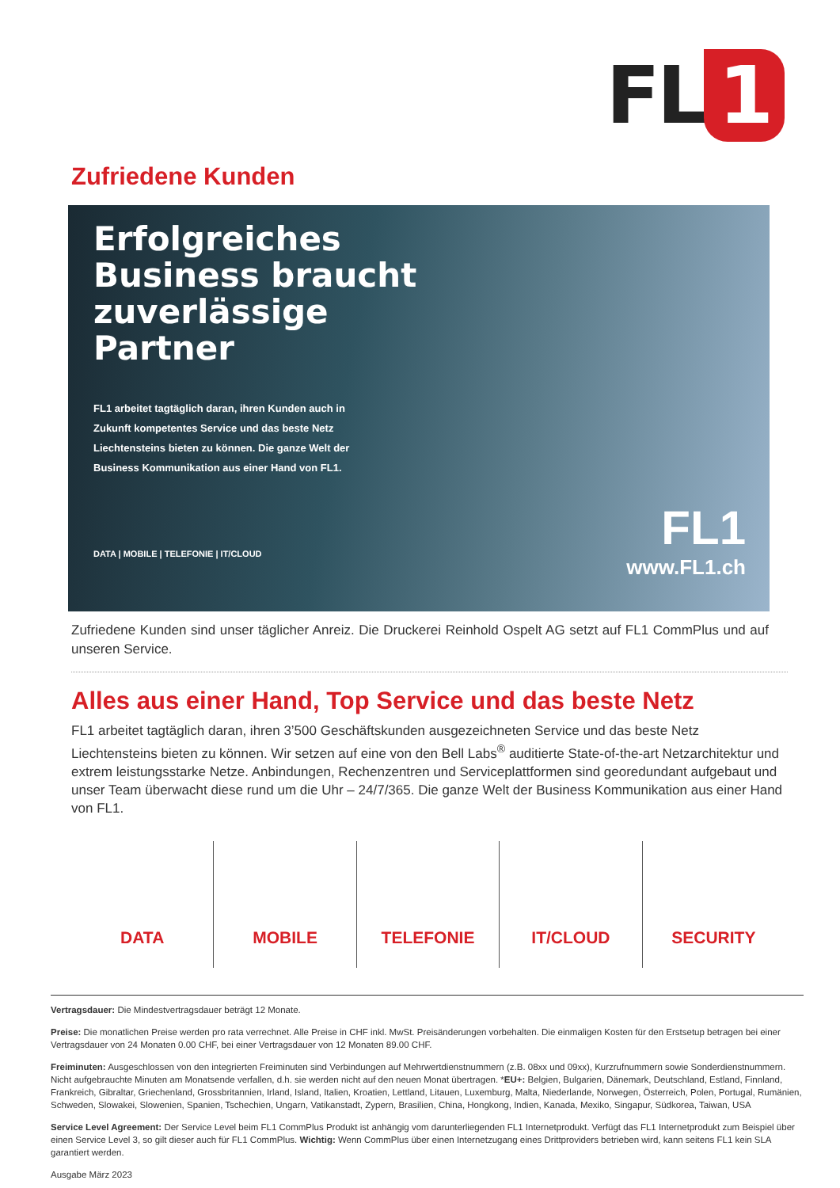FL 1
Zufriedene Kunden
Erfolgreiches
Business braucht
zuverlässige
Partner
FL1 arbeitet tagtäglich daran, ihren Kunden auch in Zukunft kompetentes Service und das beste Netz Liechtensteins bieten zu können. Die ganze Welt der Business Kommunikation aus einer Hand von FL1.
DATA | MOBILE | TELEFONIE | IT/CLOUD
FL1
www.FL1.ch
Zufriedene Kunden sind unser täglicher Anreiz. Die Druckerei Reinhold Ospelt AG setzt auf FL1 CommPlus und auf unseren Service.
Alles aus einer Hand, Top Service und das beste Netz
FL1 arbeitet tagtäglich daran, ihren 3’500 Geschäftskunden ausgezeichneten Service und das beste Netz Liechtensteins bieten zu können. Wir setzen auf eine von den Bell Labs<sup>®</sup> auditierte State-of-the-art Netzarchitektur und extrem leistungsstarke Netze. Anbindungen, Rechenzentren und Serviceplattformen sind georedundant aufgebaut und unser Team überwacht diese rund um die Uhr – 24/7/365. Die ganze Welt der Business Kommunikation aus einer Hand von FL1.
DATA MOBILE TELEFONIE IT/CLOUD SECURITY
Vertragsdauer: Die Mindestvertragsdauer beträgt 12 Monate.
Preise: Die monatlichen Preise werden pro rata verrechnet. Alle Preise in CHF inkl. MwSt. Preisänderungen vorbehalten. Die einmaligen Kosten für den Erstsetup betragen bei einer Vertragsdauer von 24 Monaten 0.00 CHF, bei einer Vertragsdauer von 12 Monaten 89.00 CHF.
Freiminuten: Ausgeschlossen von den integrierten Freiminuten sind Verbindungen auf Mehrwertdienstnummern (z.B. 08xx und 09xx), Kurzrufnummern sowie Sonderdienstnummern. Nicht aufgebrauchte Minuten am Monatsende verfallen, d.h. sie werden nicht auf den neuen Monat übertragen. *EU+: Belgien, Bulgarien, Dänemark, Deutschland, Estland, Finnland, Frankreich, Gibraltar, Griechenland, Grossbritannien, Irland, Island, Italien, Kroatien, Lettland, Litauen, Luxemburg, Malta, Niederlande, Norwegen, Österreich, Polen, Portugal, Rumänien, Schweden, Slowakei, Slowenien, Spanien, Tschechien, Ungarn, Vatikanstadt, Zypern, Brasilien, China, Hongkong, Indien, Kanada, Mexiko, Singapur, Südkorea, Taiwan, USA
Service Level Agreement: Der Service Level beim FL1 CommPlus Produkt ist anhängig vom darunterliegenden FL1 Internetprodukt. Verfügt das FL1 Internetprodukt zum Beispiel über einen Service Level 3, so gilt dieser auch für FL1 CommPlus. Wichtig: Wenn CommPlus über einen Internetzugang eines Drittproviders betrieben wird, kann seitens FL1 kein SLA garantiert werden.
Ausgabe März 2023